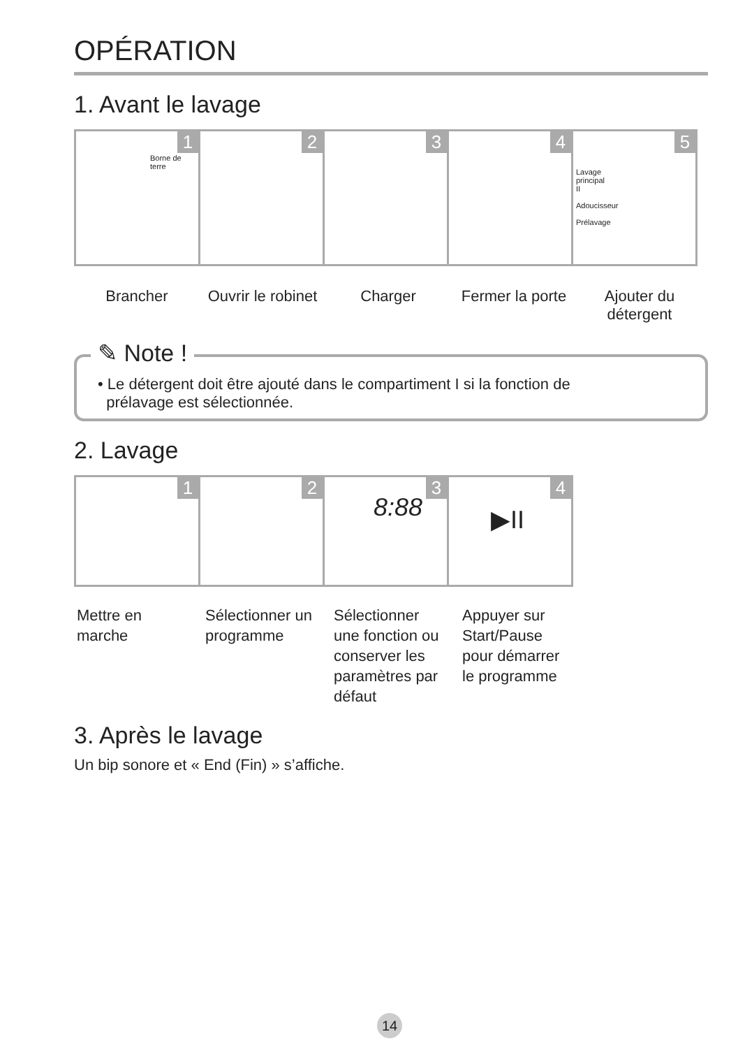OPÉRATION
1. Avant le lavage
1
Borne de
terre
2
3
4
5
Lavage
principal
II
Adoucisseur
Prélavage
Brancher Ouvrir le robinet
Charger Fermer la porte
Ajouter du
détergent
✎ Note !
• Le détergent doit être ajouté dans le compartiment I si la fonction de
prélavage est sélectionnée.
2. Lavage
1
2
3
8:88
4
▶II
Mettre en
marche
Sélectionner un
programme
Sélectionner
une fonction ou
conserver les
paramètres par
défaut
Appuyer sur
Start/Pause
pour démarrer
le programme
3. Après le lavage
Un bip sonore et « End (Fin) » s’affiche.
14